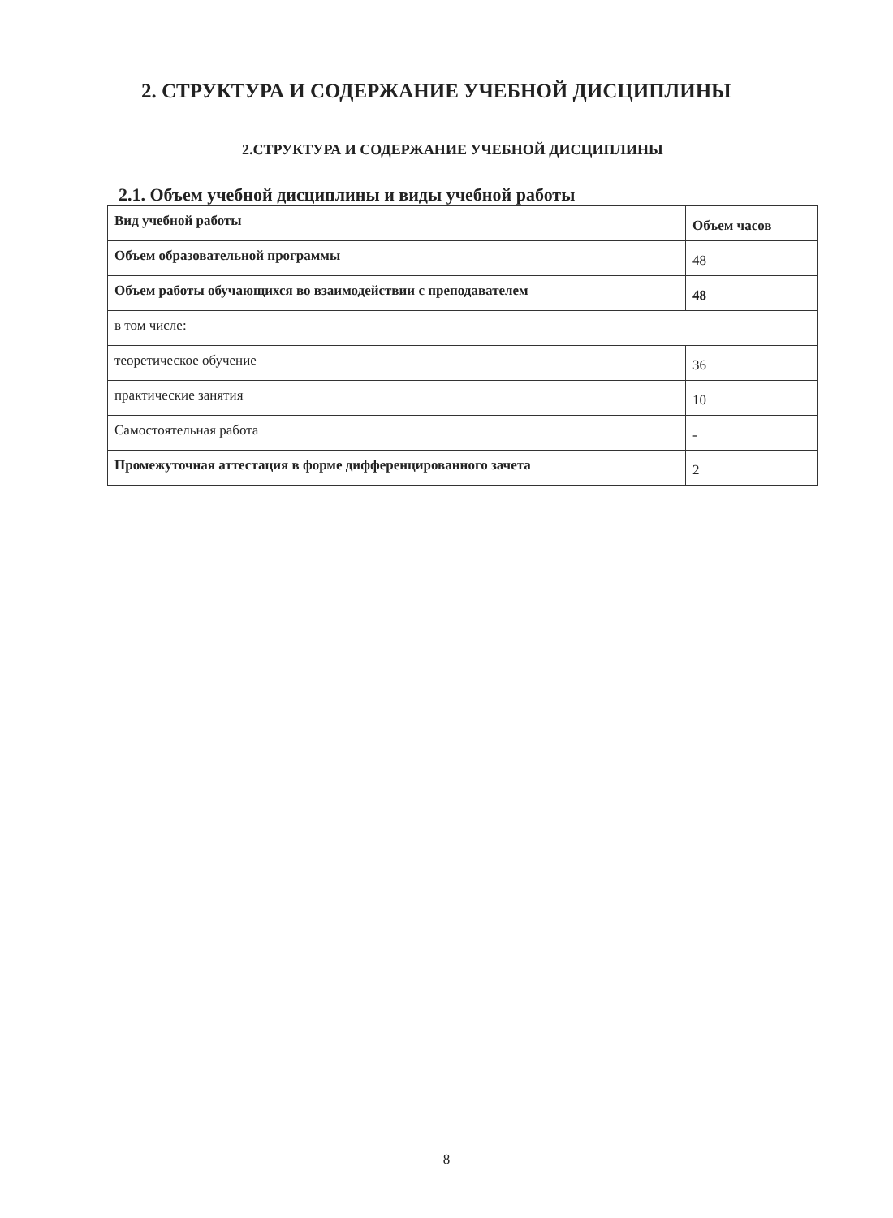2. СТРУКТУРА И СОДЕРЖАНИЕ УЧЕБНОЙ ДИСЦИПЛИНЫ
2.СТРУКТУРА И СОДЕРЖАНИЕ УЧЕБНОЙ ДИСЦИПЛИНЫ
2.1. Объем учебной дисциплины и виды учебной работы
| Вид учебной работы | Объем часов |
| --- | --- |
| Объем образовательной программы | 48 |
| Объем работы обучающихся во взаимодействии с преподавателем | 48 |
| в том числе: | |
| теоретическое обучение | 36 |
| практические занятия | 10 |
| Самостоятельная работа | - |
| Промежуточная аттестация в форме дифференцированного зачета | 2 |
8